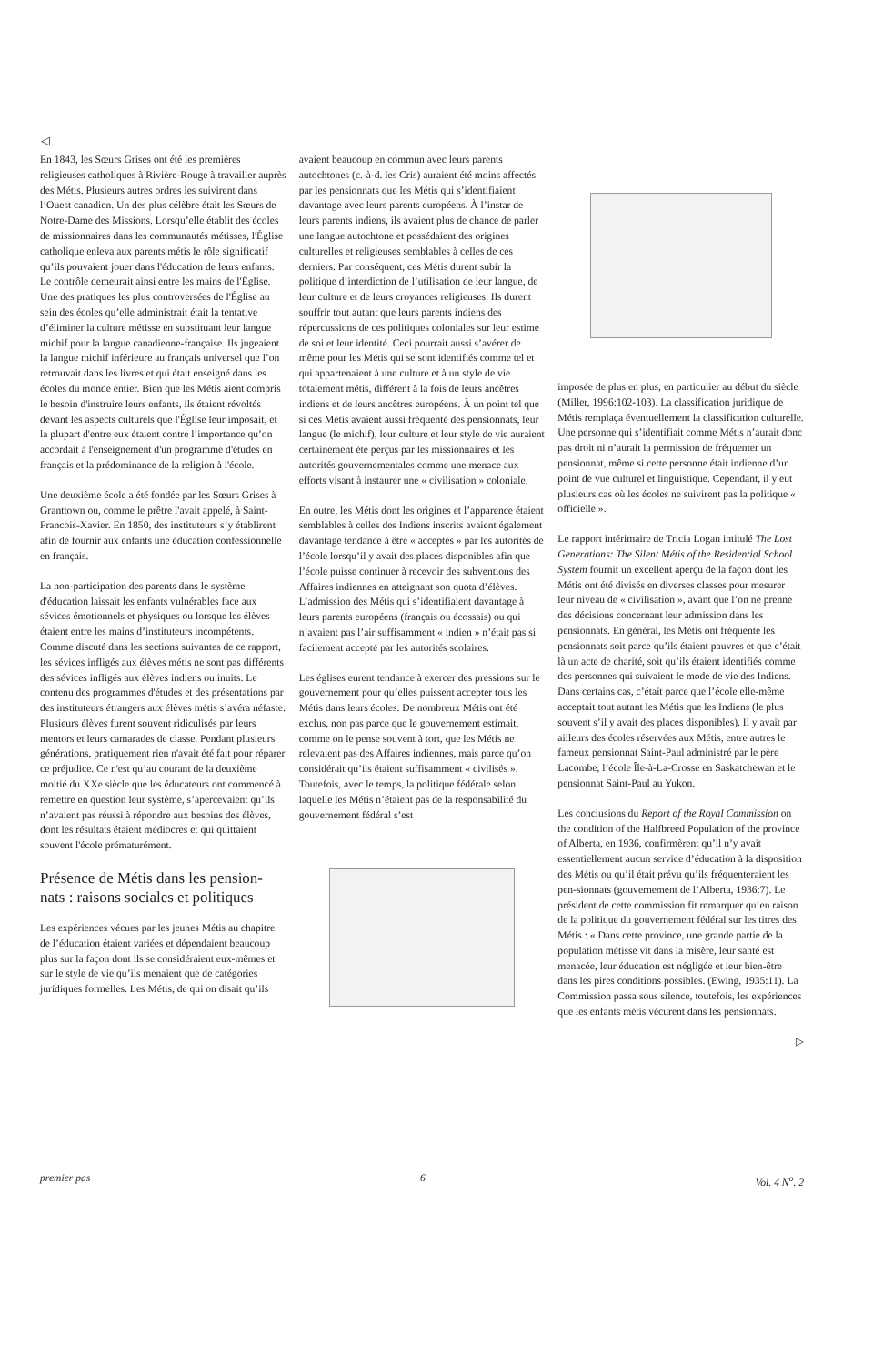◁
En 1843, les Sœurs Grises ont été les premières religieuses catholiques à Rivière-Rouge à travailler auprès des Métis. Plusieurs autres ordres les suivirent dans l’Ouest canadien. Un des plus célèbre était les Sœurs de Notre-Dame des Missions. Lorsqu’elle établit des écoles de missionnaires dans les communautés métisses, l'Église catholique enleva aux parents métis le rôle significatif qu’ils pouvaient jouer dans l'éducation de leurs enfants. Le contrôle demeurait ainsi entre les mains de l'Église. Une des pratiques les plus controversées de l'Église au sein des écoles qu’elle administrait était la tentative d’éliminer la culture métisse en substituant leur langue michif pour la langue canadienne-française. Ils jugeaient la langue michif inférieure au français universel que l’on retrouvait dans les livres et qui était enseigné dans les écoles du monde entier. Bien que les Métis aient compris le besoin d'instruire leurs enfants, ils étaient révoltés devant les aspects culturels que l'Église leur imposait, et la plupart d'entre eux étaient contre l’importance qu’on accordait à l'enseignement d'un programme d'études en français et la prédominance de la religion à l'école.
Une deuxième école a été fondée par les Sœurs Grises à Granttown ou, comme le prêtre l'avait appelé, à Saint-Francois-Xavier. En 1850, des instituteurs s’y établirent afin de fournir aux enfants une éducation confessionnelle en français.
La non-participation des parents dans le système d'éducation laissait les enfants vulnérables face aux sévices émotionnels et physiques ou lorsque les élèves étaient entre les mains d’instituteurs incompétents. Comme discuté dans les sections suivantes de ce rapport, les sévices infligés aux élèves métis ne sont pas différents des sévices infligés aux élèves indiens ou inuits. Le contenu des programmes d'études et des présentations par des instituteurs étrangers aux élèves métis s’avéra néfaste. Plusieurs élèves furent souvent ridiculisés par leurs mentors et leurs camarades de classe. Pendant plusieurs générations, pratiquement rien n'avait été fait pour réparer ce préjudice. Ce n'est qu’au courant de la deuxième moitié du XXe siècle que les éducateurs ont commencé à remettre en question leur système, s’apercevaient qu’ils n’avaient pas réussi à répondre aux besoins des élèves, dont les résultats étaient médiocres et qui quittaient souvent l'école prématurément.
Présence de Métis dans les pension-nats : raisons sociales et politiques
Les expériences vécues par les jeunes Métis au chapitre de l’éducation étaient variées et dépendaient beaucoup plus sur la façon dont ils se considéraient eux-mêmes et sur le style de vie qu’ils menaient que de catégories juridiques formelles. Les Métis, de qui on disait qu’ils
avaient beaucoup en commun avec leurs parents autochtones (c.-à-d. les Cris) auraient été moins affectés par les pensionnats que les Métis qui s’identifiaient davantage avec leurs parents européens. À l’instar de leurs parents indiens, ils avaient plus de chance de parler une langue autochtone et possédaient des origines culturelles et religieuses semblables à celles de ces derniers. Par conséquent, ces Métis durent subir la politique d’interdiction de l’utilisation de leur langue, de leur culture et de leurs croyances religieuses. Ils durent souffrir tout autant que leurs parents indiens des répercussions de ces politiques coloniales sur leur estime de soi et leur identité. Ceci pourrait aussi s’avérer de même pour les Métis qui se sont identifiés comme tel et qui appartenaient à une culture et à un style de vie totalement métis, différent à la fois de leurs ancêtres indiens et de leurs ancêtres européens. À un point tel que si ces Métis avaient aussi fréquenté des pensionnats, leur langue (le michif), leur culture et leur style de vie auraient certainement été perçus par les missionnaires et les autorités gouvernementales comme une menace aux efforts visant à instaurer une « civilisation » coloniale.
En outre, les Métis dont les origines et l’apparence étaient semblables à celles des Indiens inscrits avaient également davantage tendance à être « acceptés » par les autorités de l’école lorsqu’il y avait des places disponibles afin que l’école puisse continuer à recevoir des subventions des Affaires indiennes en atteignant son quota d’élèves. L’admission des Métis qui s’identifiaient davantage à leurs parents européens (français ou écossais) ou qui n’avaient pas l’air suffisamment « indien » n’était pas si facilement accepté par les autorités scolaires.
Les églises eurent tendance à exercer des pressions sur le gouvernement pour qu’elles puissent accepter tous les Métis dans leurs écoles. De nombreux Métis ont été exclus, non pas parce que le gouvernement estimait, comme on le pense souvent à tort, que les Métis ne relevaient pas des Affaires indiennes, mais parce qu’on considérait qu’ils étaient suffisamment « civilisés ». Toutefois, avec le temps, la politique fédérale selon laquelle les Métis n’étaient pas de la responsabilité du gouvernement fédéral s’est
imposée de plus en plus, en particulier au début du siècle (Miller, 1996:102-103). La classification juridique de Métis remplaça éventuellement la classification culturelle. Une personne qui s’identifiait comme Métis n’aurait donc pas droit ni n’aurait la permission de fréquenter un pensionnat, même si cette personne était indienne d’un point de vue culturel et linguistique. Cependant, il y eut plusieurs cas où les écoles ne suivirent pas la politique « officielle ».
Le rapport intérimaire de Tricia Logan intitulé The Lost Generations: The Silent Métis of the Residential School System fournit un excellent aperçu de la façon dont les Métis ont été divisés en diverses classes pour mesurer leur niveau de « civilisation », avant que l’on ne prenne des décisions concernant leur admission dans les pensionnats. En général, les Métis ont fréquenté les pensionnats soit parce qu’ils étaient pauvres et que c’était là un acte de charité, soit qu’ils étaient identifiés comme des personnes qui suivaient le mode de vie des Indiens. Dans certains cas, c’était parce que l’école elle-même acceptait tout autant les Métis que les Indiens (le plus souvent s’il y avait des places disponibles). Il y avait par ailleurs des écoles réservées aux Métis, entre autres le fameux pensionnat Saint-Paul administré par le père Lacombe, l’école Île-à-La-Crosse en Saskatchewan et le pensionnat Saint-Paul au Yukon.
Les conclusions du Report of the Royal Commission on the condition of the Halfbreed Population of the province of Alberta, en 1936, confirmèrent qu’il n’y avait essentiellement aucun service d’éducation à la disposition des Métis ou qu’il était prévu qu’ils fréquenteraient les pen-sionnats (gouvernement de l’Alberta, 1936:7). Le président de cette commission fit remarquer qu’en raison de la politique du gouvernement fédéral sur les titres des Métis : « Dans cette province, une grande partie de la population métisse vit dans la misère, leur santé est menacée, leur éducation est négligée et leur bien-être dans les pires conditions possibles. (Ewing, 1935:11). La Commission passa sous silence, toutefois, les expériences que les enfants métis vécurent dans les pensionnats.
▷
premier pas 6 Vol. 4 N<sup>o</sup>. 2